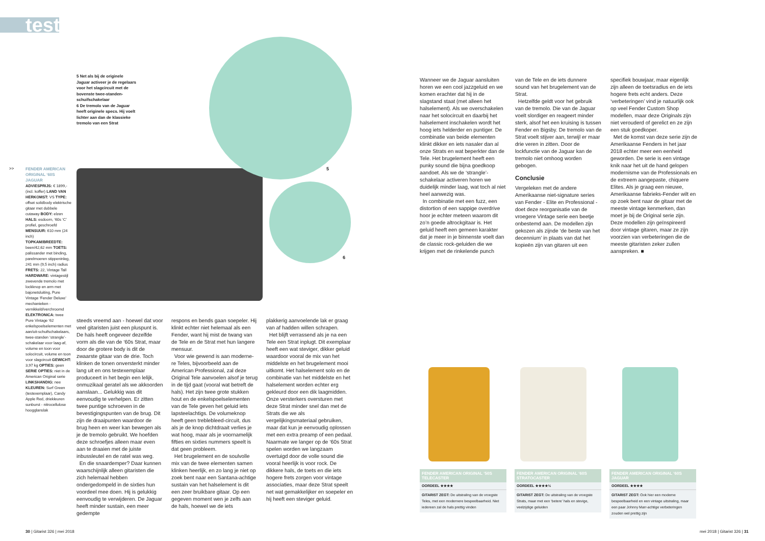test
5 Net als bij de originele Jaguar activeer je de regelaars voor het slagcircuit met de bovenste twee-standen-schuifschakelaar
6 De tremolo van de Jaguar heeft originele specs. Hij voelt lichter aan dan de klassieke tremolo van een Strat
5
6
>>
FENDER AMERICAN ORIGINAL ‘60S JAGUAR
ADVIESPRIJS: € 1899,- (incl. koffer) LAND VAN HERKOMST: VS TYPE: offset solidbody elektrische gitaar met dubbele cutaway BODY: elzen HALS: esdoorn, ‘60s ‘C’ profiel, geschroefd MENSUUR: 610 mm (24 inch) TOPKAM/BREEDTE: been/42,62 mm TOETS: palissander met binding, parelmoeren stippeninleg, 241 mm (9,5 inch) radius FRETS: 22, Vintage Tall HARDWARE: vintagestijl zwevende tremolo met lockknop en arm met bajonetsluiting, Pure Vintage ‘Fender Deluxe’ mechanieken - vernikkeld/verchroomd ELEKTRONICA: twee Pure Vintage ‘62 enkelspoelselementen met aan/uit-schuifschakelaars, twee-standen ‘strangle’-schakelaar voor laag-af, volume en toon voor solocircuit, volume en toon voor slagcircuit GEWICHT: 3,97 kg OPTIES: geen SERIE OPTIES: niet in de American Original serie LINKSHANDIG: nee KLEUREN: Surf Green (testexemplaar), Candy Apple Red, driekleuren sunburst - nitrocellulose hoogglanslak
steeds vreemd aan - hoewel dat voor veel gitaristen juist een pluspunt is. De hals heeft ongeveer dezelfde vorm als die van de ‘60s Strat, maar door de grotere body is dit de zwaarste gitaar van de drie. Toch klinken de tonen onversterkt minder lang uit en ons testexemplaar produceert in het begin een lelijk, onmuzikaal geratel als we akkoorden aanslaan... Gelukkig was dit eenvoudig te verhelpen. Er zitten twee puntige schroeven in de bevestigingspunten van de brug. Dit zijn de draaipunten waardoor de brug heen en weer kan bewegen als je de tremolo gebruikt. We hoefden deze schroefjes alleen maar even aan te draaien met de juiste inbussleutel en de ratel was weg.
En die snaardemper? Daar kunnen waarschijnlijk alleen gitaristen die zich helemaal hebben ondergedompeld in de sixties hun voordeel mee doen. Hij is gelukkig eenvoudig te verwijderen. De Jaguar heeft minder sustain, een meer gedempte
respons en bends gaan soepeler. Hij klinkt echter niet helemaal als een Fender, want hij mist de twang van de Tele en de Strat met hun langere mensuur.
Voor wie gewend is aan moderne-re Teles, bijvoorbeeld aan de American Professional, zal deze Original Tele aanvoelen alsof je terug in de tijd gaat (vooral wat betreft de hals). Het zijn twee grote stukken hout en de enkelspoelselementen van de Tele geven het geluid iets lapsteelachtigs. De volumeknop heeft geen treblebleed-circuit, dus als je de knop dichtdraait verlies je wat hoog, maar als je voornamelijk fifties en sixties nummers speelt is dat geen probleem.
Het brugelement en de soulvolle mix van de twee elementen samen klinken heerlijk, en zo lang je niet op zoek bent naar een Santana-achtige sustain van het halselement is dit een zeer bruikbare gitaar. Op een gegeven moment wen je zelfs aan de hals, hoewel we de iets
plakkerig aanvoelende lak er graag van af hadden willen schrapen.
Het blijft verrassend als je na een Tele een Strat inplugt. Dit exemplaar heeft een wat steviger, dikker geluid waardoor vooral de mix van het middelste en het brugelement mooi uitkomt. Het halselement solo en de combinatie van het middelste en het halselement worden echter erg gekleurd door een dik laagmidden. Onze versterkers oversturen met deze Strat minder snel dan met de Strats die we als vergelijkingsmateriaal gebruiken, maar dat kun je eenvoudig oplossen met een extra preamp of een pedaal. Naarmate we langer op de ‘60s Strat spelen worden we langzaam overtuigd door de volle sound die vooral heerlijk is voor rock. De dikkere hals, de toets en die iets hogere frets zorgen voor vintage associaties, maar deze Strat speelt net wat gemakkelijker en soepeler en hij heeft een steviger geluid.
Wanneer we de Jaguar aansluiten horen we een cool jazzgeluid en we komen erachter dat hij in de slagstand staat (met alleen het halselement). Als we overschakelen naar het solocircuit en daarbij het halselement inschakelen wordt het hoog iets helderder en puntiger. De combinatie van beide elementen klinkt dikker en iets nasaler dan al onze Strats en wat beperkter dan de Tele. Het brugelement heeft een punky sound die bijna goedkoop aandoet. Als we de ‘strangle’-schakelaar activeren horen we duidelijk minder laag, wat toch al niet heel aanwezig was.
In combinatie met een fuzz, een distortion of een sappige overdrive hoor je echter meteen waarom dit zo’n goede altrockgitaar is. Het geluid heeft een gemeen karakter dat je meer in je binnenste voelt dan de classic rock-geluiden die we krijgen met de rinkelende punch
van de Tele en de iets dunnere sound van het brugelement van de Strat.
Hetzelfde geldt voor het gebruik van de tremolo. Die van de Jaguar voelt slordiger en reageert minder sterk, alsof het een kruising is tussen Fender en Bigsby. De tremolo van de Strat voelt stijver aan, terwijl er maar drie veren in zitten. Door de lockfunctie van de Jaguar kan de tremolo niet omhoog worden gebogen.
Conclusie
Vergeleken met de andere Amerikaanse niet-signature series van Fender - Elite en Professional - doet deze reorganisatie van de vroegere Vintage serie een beetje onbestemd aan. De modellen zijn gekozen als zijnde ‘de beste van het decennium’ in plaats van dat het kopieën zijn van gitaren uit een
specifiek bouwjaar, maar eigenlijk zijn alleen de toetsradius en de iets hogere frets echt anders. Deze ‘verbeteringen’ vind je natuurlijk ook op veel Fender Custom Shop modellen, maar deze Originals zijn niet verouderd of gerelict en ze zijn een stuk goedkoper.
Met de komst van deze serie zijn de Amerikaanse Fenders in het jaar 2018 echter meer een eenheid geworden. De serie is een vintage knik naar het uit de hand gelopen modernisme van de Professionals en de extreem aangepaste, chiquere Elites. Als je graag een nieuwe, Amerikaanse fabrieks-Fender wilt en op zoek bent naar de gitaar met de meeste vintage kenmerken, dan moet je bij de Original serie zijn. Deze modellen zijn geïnspireerd door vintage gitaren, maar ze zijn voorzien van verbeteringen die de meeste gitaristen zeker zullen aanspreken. ■
FENDER AMERICAN ORIGINAL ‘50S TELECASTER
OORDEEL ★★★★
GITARIST ZEGT: De uitstraling van de vroegste Teles, met een modernere bespeelbaarheid. Niet iedereen zal de hals prettig vinden
FENDER AMERICAN ORIGINAL ‘60S STRATOCASTER
OORDEEL ★★★★½
GITARIST ZEGT: De uitstraling van de vroegste Strats, maar met een ‘betere’ hals en stevige, veelzijdige geluiden
FENDER AMERICAN ORIGINAL ‘60S JAGUAR
OORDEEL ★★★★
GITARIST ZEGT: Ook hier een moderne bespeelbaarheid en een vintage uitstraling, maar een paar Johnny Marr-achtige verbeteringen zouden wel prettig zijn
30 | Gitarist 326 | mei 2018 mei 2018 | Gitarist 326 | 31